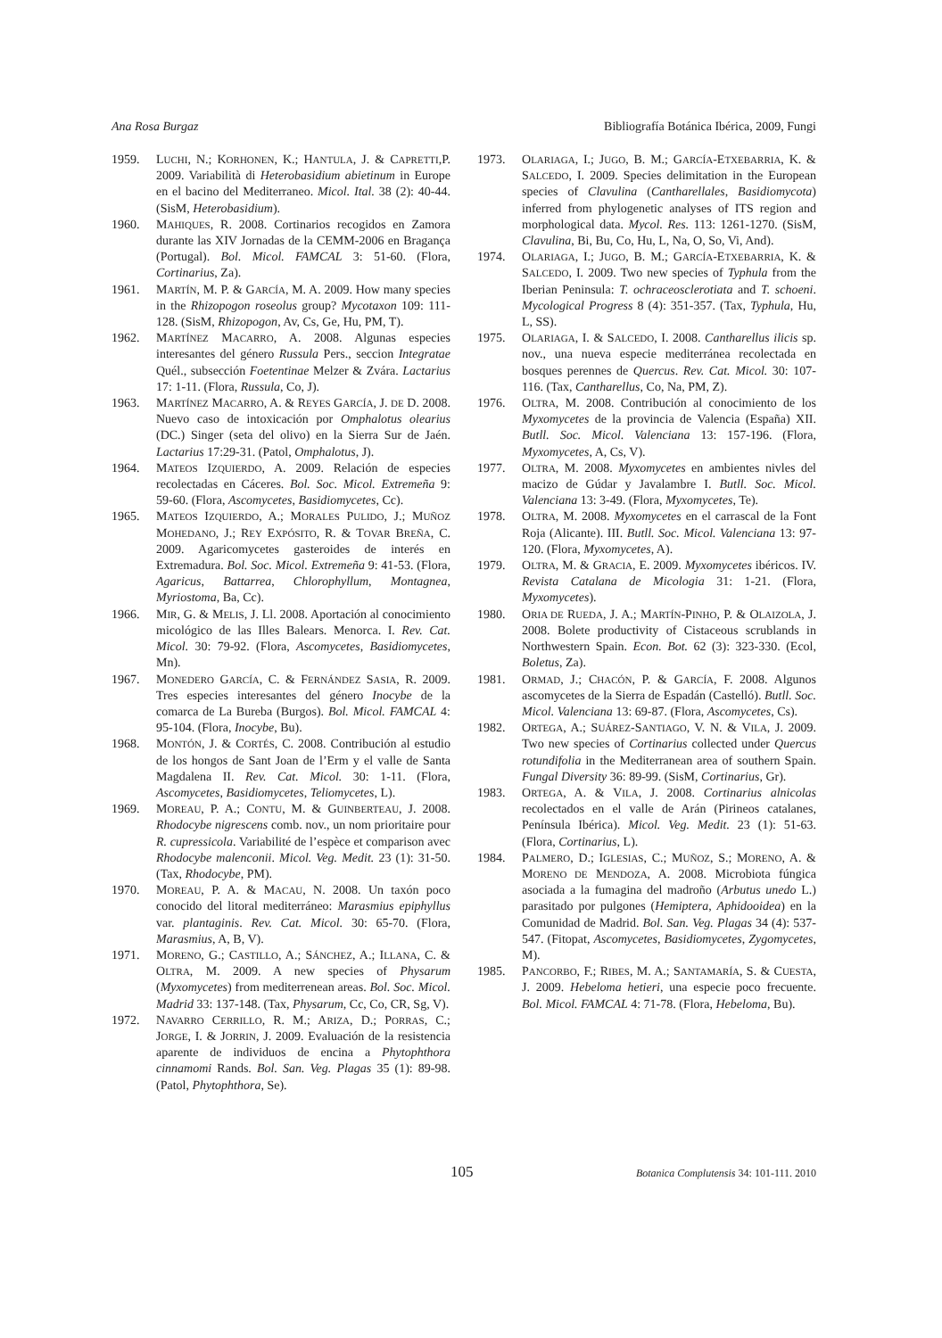Ana Rosa Burgaz Bibliografía Botánica Ibérica, 2009, Fungi
1959. LUCHI, N.; KORHONEN, K.; HANTULA, J. & CAPRETTI,P. 2009. Variabilità di Heterobasidium abietinum in Europe en el bacino del Mediterraneo. Micol. Ital. 38 (2): 40-44. (SisM, Heterobasidium).
1960. MAHIQUES, R. 2008. Cortinarios recogidos en Zamora durante las XIV Jornadas de la CEMM-2006 en Bragança (Portugal). Bol. Micol. FAMCAL 3: 51-60. (Flora, Cortinarius, Za).
1961. MARTÍN, M. P. & GARCÍA, M. A. 2009. How many species in the Rhizopogon roseolus group? Mycotaxon 109: 111-128. (SisM, Rhizopogon, Av, Cs, Ge, Hu, PM, T).
1962. MARTÍNEZ MACARRO, A. 2008. Algunas especies interesantes del género Russula Pers., seccion Integratae Quél., subsección Foetentinae Melzer & Zvára. Lactarius 17: 1-11. (Flora, Russula, Co, J).
1963. MARTÍNEZ MACARRO, A. & REYES GARCÍA, J. DE D. 2008. Nuevo caso de intoxicación por Omphalotus olearius (DC.) Singer (seta del olivo) en la Sierra Sur de Jaén. Lactarius 17:29-31. (Patol, Omphalotus, J).
1964. MATEOS IZQUIERDO, A. 2009. Relación de especies recolectadas en Cáceres. Bol. Soc. Micol. Extremeña 9: 59-60. (Flora, Ascomycetes, Basidiomycetes, Cc).
1965. MATEOS IZQUIERDO, A.; MORALES PULIDO, J.; MUÑOZ MOHEDANO, J.; REY EXPÓSITO, R. & TOVAR BREÑA, C. 2009. Agaricomycetes gasteroides de interés en Extremadura. Bol. Soc. Micol. Extremeña 9: 41-53. (Flora, Agaricus, Battarrea, Chlorophyllum, Montagnea, Myriostoma, Ba, Cc).
1966. MIR, G. & MELIS, J. Ll. 2008. Aportación al conocimiento micológico de las Illes Balears. Menorca. I. Rev. Cat. Micol. 30: 79-92. (Flora, Ascomycetes, Basidiomycetes, Mn).
1967. MONEDERO GARCÍA, C. & FERNÁNDEZ SASIA, R. 2009. Tres especies interesantes del género Inocybe de la comarca de La Bureba (Burgos). Bol. Micol. FAMCAL 4: 95-104. (Flora, Inocybe, Bu).
1968. MONTÓN, J. & CORTÉS, C. 2008. Contribución al estudio de los hongos de Sant Joan de l’Erm y el valle de Santa Magdalena II. Rev. Cat. Micol. 30: 1-11. (Flora, Ascomycetes, Basidiomycetes, Teliomycetes, L).
1969. MOREAU, P. A.; CONTU, M. & GUINBERTEAU, J. 2008. Rhodocybe nigrescens comb. nov., un nom prioritaire pour R. cupressicola. Variabilité de l’espèce et comparison avec Rhodocybe malenconii. Micol. Veg. Medit. 23 (1): 31-50. (Tax, Rhodocybe, PM).
1970. MOREAU, P. A. & MACAU, N. 2008. Un taxón poco conocido del litoral mediterráneo: Marasmius epiphyllus var. plantaginis. Rev. Cat. Micol. 30: 65-70. (Flora, Marasmius, A, B, V).
1971. MORENO, G.; CASTILLO, A.; SÁNCHEZ, A.; ILLANA, C. & OLTRA, M. 2009. A new species of Physarum (Myxomycetes) from mediterrenean areas. Bol. Soc. Micol. Madrid 33: 137-148. (Tax, Physarum, Cc, Co, CR, Sg, V).
1972. NAVARRO CERRILLO, R. M.; ARIZA, D.; PORRAS, C.; JORGE, I. & JORRIN, J. 2009. Evaluación de la resistencia aparente de individuos de encina a Phytophthora cinnamomi Rands. Bol. San. Veg. Plagas 35 (1): 89-98. (Patol, Phytophthora, Se).
1973. OLARIAGA, I.; JUGO, B. M.; GARCÍA-ETXEBARRIA, K. & SALCEDO, I. 2009. Species delimitation in the European species of Clavulina (Cantharellales, Basidiomycota) inferred from phylogenetic analyses of ITS region and morphological data. Mycol. Res. 113: 1261-1270. (SisM, Clavulina, Bi, Bu, Co, Hu, L, Na, O, So, Vi, And).
1974. OLARIAGA, I.; JUGO, B. M.; GARCÍA-ETXEBARRIA, K. & SALCEDO, I. 2009. Two new species of Typhula from the Iberian Peninsula: T. ochraceosclerotiata and T. schoeni. Mycological Progress 8 (4): 351-357. (Tax, Typhula, Hu, L, SS).
1975. OLARIAGA, I. & SALCEDO, I. 2008. Cantharellus ilicis sp. nov., una nueva especie mediterránea recolectada en bosques perennes de Quercus. Rev. Cat. Micol. 30: 107-116. (Tax, Cantharellus, Co, Na, PM, Z).
1976. OLTRA, M. 2008. Contribución al conocimiento de los Myxomycetes de la provincia de Valencia (España) XII. Butll. Soc. Micol. Valenciana 13: 157-196. (Flora, Myxomycetes, A, Cs, V).
1977. OLTRA, M. 2008. Myxomycetes en ambientes nivles del macizo de Gúdar y Javalambre I. Butll. Soc. Micol. Valenciana 13: 3-49. (Flora, Myxomycetes, Te).
1978. OLTRA, M. 2008. Myxomycetes en el carrascal de la Font Roja (Alicante). III. Butll. Soc. Micol. Valenciana 13: 97-120. (Flora, Myxomycetes, A).
1979. OLTRA, M. & GRACIA, E. 2009. Myxomycetes ibéricos. IV. Revista Catalana de Micologia 31: 1-21. (Flora, Myxomycetes).
1980. ORIA DE RUEDA, J. A.; MARTÍN-PINHO, P. & OLAIZOLA, J. 2008. Bolete productivity of Cistaceous scrublands in Northwestern Spain. Econ. Bot. 62 (3): 323-330. (Ecol, Boletus, Za).
1981. ORMAD, J.; CHACÓN, P. & GARCÍA, F. 2008. Algunos ascomycetes de la Sierra de Espadán (Castelló). Butll. Soc. Micol. Valenciana 13: 69-87. (Flora, Ascomycetes, Cs).
1982. ORTEGA, A.; SUÁREZ-SANTIAGO, V. N. & VILA, J. 2009. Two new species of Cortinarius collected under Quercus rotundifolia in the Mediterranean area of southern Spain. Fungal Diversity 36: 89-99. (SisM, Cortinarius, Gr).
1983. ORTEGA, A. & VILA, J. 2008. Cortinarius alnicolas recolectados en el valle de Arán (Pirineos catalanes, Península Ibérica). Micol. Veg. Medit. 23 (1): 51-63. (Flora, Cortinarius, L).
1984. PALMERO, D.; IGLESIAS, C.; MUÑOZ, S.; MORENO, A. & MORENO DE MENDOZA, A. 2008. Microbiota fúngica asociada a la fumagina del madroño (Arbutus unedo L.) parasitado por pulgones (Hemiptera, Aphidooidea) en la Comunidad de Madrid. Bol. San. Veg. Plagas 34 (4): 537-547. (Fitopat, Ascomycetes, Basidiomycetes, Zygomycetes, M).
1985. PANCORBO, F.; RIBES, M. A.; SANTAMARÍA, S. & CUESTA, J. 2009. Hebeloma hetieri, una especie poco frecuente. Bol. Micol. FAMCAL 4: 71-78. (Flora, Hebeloma, Bu).
105 Botanica Complutensis 34: 101-111. 2010